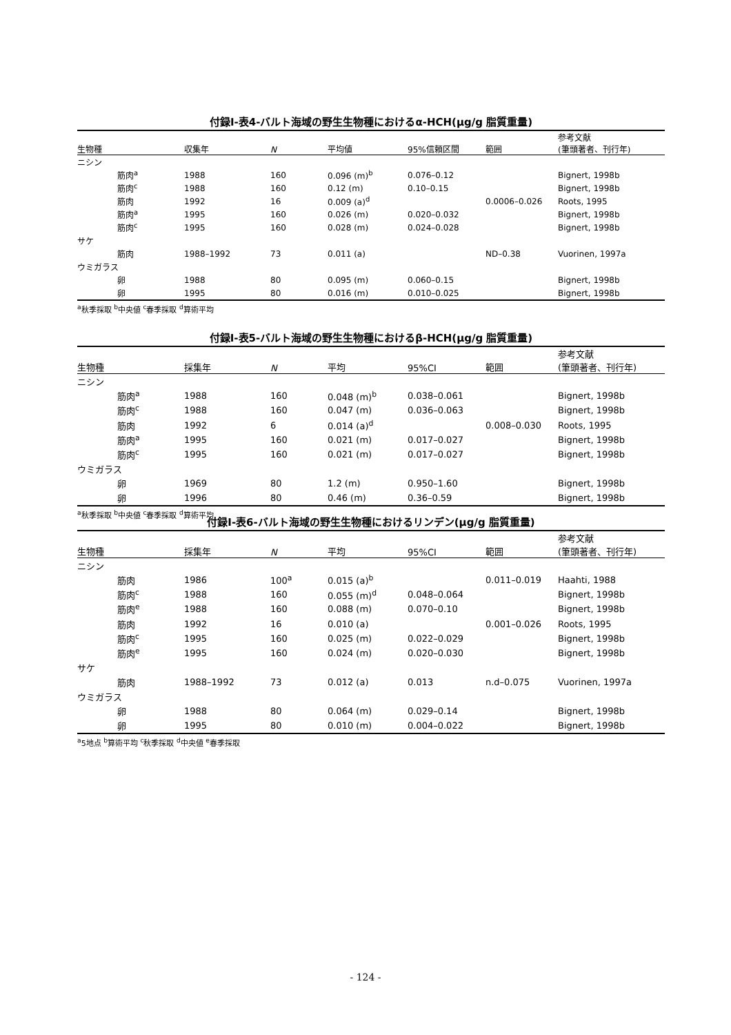付録Ⅰ-表4-バルト海域の野生生物種におけるα-HCH(μg/g 脂質重量)
| 生物種 | 収集年 | N | 平均値 | 95%信頼区間 | 範囲 | 参考文献 (筆頭著者、刊行年) |
| --- | --- | --- | --- | --- | --- | --- |
| ニシン | | | | | | |
| 筋肉<sup>a</sup> | 1988 | 160 | 0.096 (m)<sup>b</sup> | 0.076–0.12 | | Bignert, 1998b |
| 筋肉<sup>c</sup> | 1988 | 160 | 0.12 (m) | 0.10–0.15 | | Bignert, 1998b |
| 筋肉 | 1992 | 16 | 0.009 (a)<sup>d</sup> | | 0.0006–0.026 | Roots, 1995 |
| 筋肉<sup>a</sup> | 1995 | 160 | 0.026 (m) | 0.020–0.032 | | Bignert, 1998b |
| 筋肉<sup>c</sup> | 1995 | 160 | 0.028 (m) | 0.024–0.028 | | Bignert, 1998b |
| サケ | | | | | | |
| 筋肉 | 1988–1992 | 73 | 0.011 (a) | | ND–0.38 | Vuorinen, 1997a |
| ウミガラス | | | | | | |
| 卵 | 1988 | 80 | 0.095 (m) | 0.060–0.15 | | Bignert, 1998b |
| 卵 | 1995 | 80 | 0.016 (m) | 0.010–0.025 | | Bignert, 1998b |
<sup>a</sup> 秋季採取 <sup>b</sup>中央値 <sup>c</sup>春季採取 <sup>d</sup>算術平均
付録Ⅰ-表5-バルト海域の野生生物種におけるβ-HCH(μg/g 脂質重量)
| 生物種 | 採集年 | N | 平均 | 95%CI | 範囲 | 参考文献 (筆頭著者、刊行年) |
| --- | --- | --- | --- | --- | --- | --- |
| ニシン | | | | | | |
| 筋肉<sup>a</sup> | 1988 | 160 | 0.048 (m)<sup>b</sup> | 0.038–0.061 | | Bignert, 1998b |
| 筋肉<sup>c</sup> | 1988 | 160 | 0.047 (m) | 0.036–0.063 | | Bignert, 1998b |
| 筋肉 | 1992 | 6 | 0.014 (a)<sup>d</sup> | | 0.008–0.030 | Roots, 1995 |
| 筋肉<sup>a</sup> | 1995 | 160 | 0.021 (m) | 0.017–0.027 | | Bignert, 1998b |
| 筋肉<sup>c</sup> | 1995 | 160 | 0.021 (m) | 0.017–0.027 | | Bignert, 1998b |
| ウミガラス | | | | | | |
| 卵 | 1969 | 80 | 1.2 (m) | 0.950–1.60 | | Bignert, 1998b |
| 卵 | 1996 | 80 | 0.46 (m) | 0.36–0.59 | | Bignert, 1998b |
<sup>a</sup> 秋季採取 <sup>b</sup>中央値 <sup>c</sup>春季採取 <sup>d</sup>算術平均
付録Ⅰ-表6-バルト海域の野生生物種におけるリンデン(μg/g 脂質重量)
| 生物種 | 採集年 | N | 平均 | 95%CI | 範囲 | 参考文献 (筆頭著者、刊行年) |
| --- | --- | --- | --- | --- | --- | --- |
| ニシン | | | | | | |
| 筋肉 | 1986 | 100<sup>a</sup> | 0.015 (a)<sup>b</sup> | | 0.011–0.019 | Haahti, 1988 |
| 筋肉<sup>c</sup> | 1988 | 160 | 0.055 (m)<sup>d</sup> | 0.048–0.064 | | Bignert, 1998b |
| 筋肉<sup>e</sup> | 1988 | 160 | 0.088 (m) | 0.070–0.10 | | Bignert, 1998b |
| 筋肉 | 1992 | 16 | 0.010 (a) | | 0.001–0.026 | Roots, 1995 |
| 筋肉<sup>c</sup> | 1995 | 160 | 0.025 (m) | 0.022–0.029 | | Bignert, 1998b |
| 筋肉<sup>e</sup> | 1995 | 160 | 0.024 (m) | 0.020–0.030 | | Bignert, 1998b |
| サケ | | | | | | |
| 筋肉 | 1988–1992 | 73 | 0.012 (a) | 0.013 | n.d–0.075 | Vuorinen, 1997a |
| ウミガラス | | | | | | |
| 卵 | 1988 | 80 | 0.064 (m) | 0.029–0.14 | | Bignert, 1998b |
| 卵 | 1995 | 80 | 0.010 (m) | 0.004–0.022 | | Bignert, 1998b |
<sup>a</sup> 5地点 <sup>b</sup>算術平均 <sup>c</sup>秋季採取 <sup>d</sup>中央値 <sup>e</sup>春季採取
- 124 -